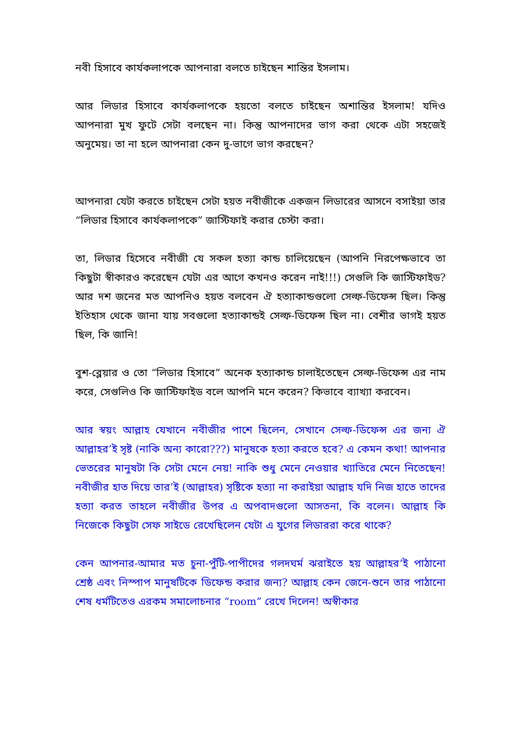নবী হিসাবে কার্যকলাপকে আপনারা বলতে চাইছেন শান্তির ইসলাম।
আর লিডার হিসাবে কার্যকলাপকে হয়তো বলতে চাইছেন অশান্তির ইসলাম! যদিও আপনারা মুখ ফুটে সেটা বলছেন না। কিন্তু আপনাদের ভাগ করা থেকে এটা সহজেই অনুমেয়। তা না হলে আপনারা কেন দু-ভাগে ভাগ করছেন?
আপনারা যেটা করতে চাইছেন সেটা হয়ত নবীজীকে একজন লিডারের আসনে বসাইয়া তার “লিডার হিসাবে কার্যকলাপকে” জাস্টিফাই করার চেস্টা করা।
তা, লিডার হিসেবে নবীজী যে সকল হত্যা কান্ড চালিয়েছেন (আপনি নিরপেক্ষভাবে তা কিছুটা স্বীকারও করেছেন যেটা এর আগে কখনও করেন নাই!!!) সেগুলি কি জাস্টিফাইড? আর দশ জনের মত আপনিও হয়ত বলবেন ঐ হত্যাকান্ডগুলো সেল্ফ-ডিফেন্স ছিল। কিন্তু ইতিহাস থেকে জানা যায় সবগুলো হত্যাকান্ডই সেল্ফ-ডিফেন্স ছিল না। বেশীর ভাগই হয়ত ছিল, কি জানি!
বুশ-ব্লেয়ার ও তো “লিডার হিসাবে” অনেক হত্যাকান্ড চালাইতেছেন সেল্ফ-ডিফেন্স এর নাম করে, সেগুলিও কি জাস্টিফাইড বলে আপনি মনে করেন? কিভাবে ব্যাখ্যা করবেন।
আর স্বয়ং আল্লাহ যেখানে নবীজীর পাশে ছিলেন, সেখানে সেল্ফ-ডিফেন্স এর জন্য ঐ আল্লাহর’ই সৃষ্ট (নাকি অন্য কারো???) মানুষকে হত্যা করতে হবে? এ কেমন কথা! আপনার ভেতরের মানুষটা কি সেটা মেনে নেয়! নাকি শুধু মেনে নেওয়ার খ্যাতিরে মেনে নিতেছেন! নবীজীর হাত দিয়ে তার’ই (আল্লাহর) সৃষ্টিকে হত্যা না করাইয়া আল্লাহ যদি নিজ হাতে তাদের হত্যা করত তাহলে নবীজীর উপর এ অপবাদগুলো আসতনা, কি বলেন। আল্লাহ কি নিজেকে কিছুটা সেফ সাইডে রেখেছিলেন যেটা এ যুগের লিডাররা করে থাকে?
কেন আপনার-আমার মত চুনা-পুঁটি-পাপীদের গলদঘর্ম ঝরাইতে হয় আল্লাহর’ই পাঠানো শ্রেষ্ঠ এবং নিস্পাপ মানুষটিকে ডিফেন্ড করার জন্য? আল্লাহ কেন জেনে-শুনে তার পাঠানো শেষ ধর্মটিতেও এরকম সমালোচনার “room” রেখে দিলেন! অস্বীকার